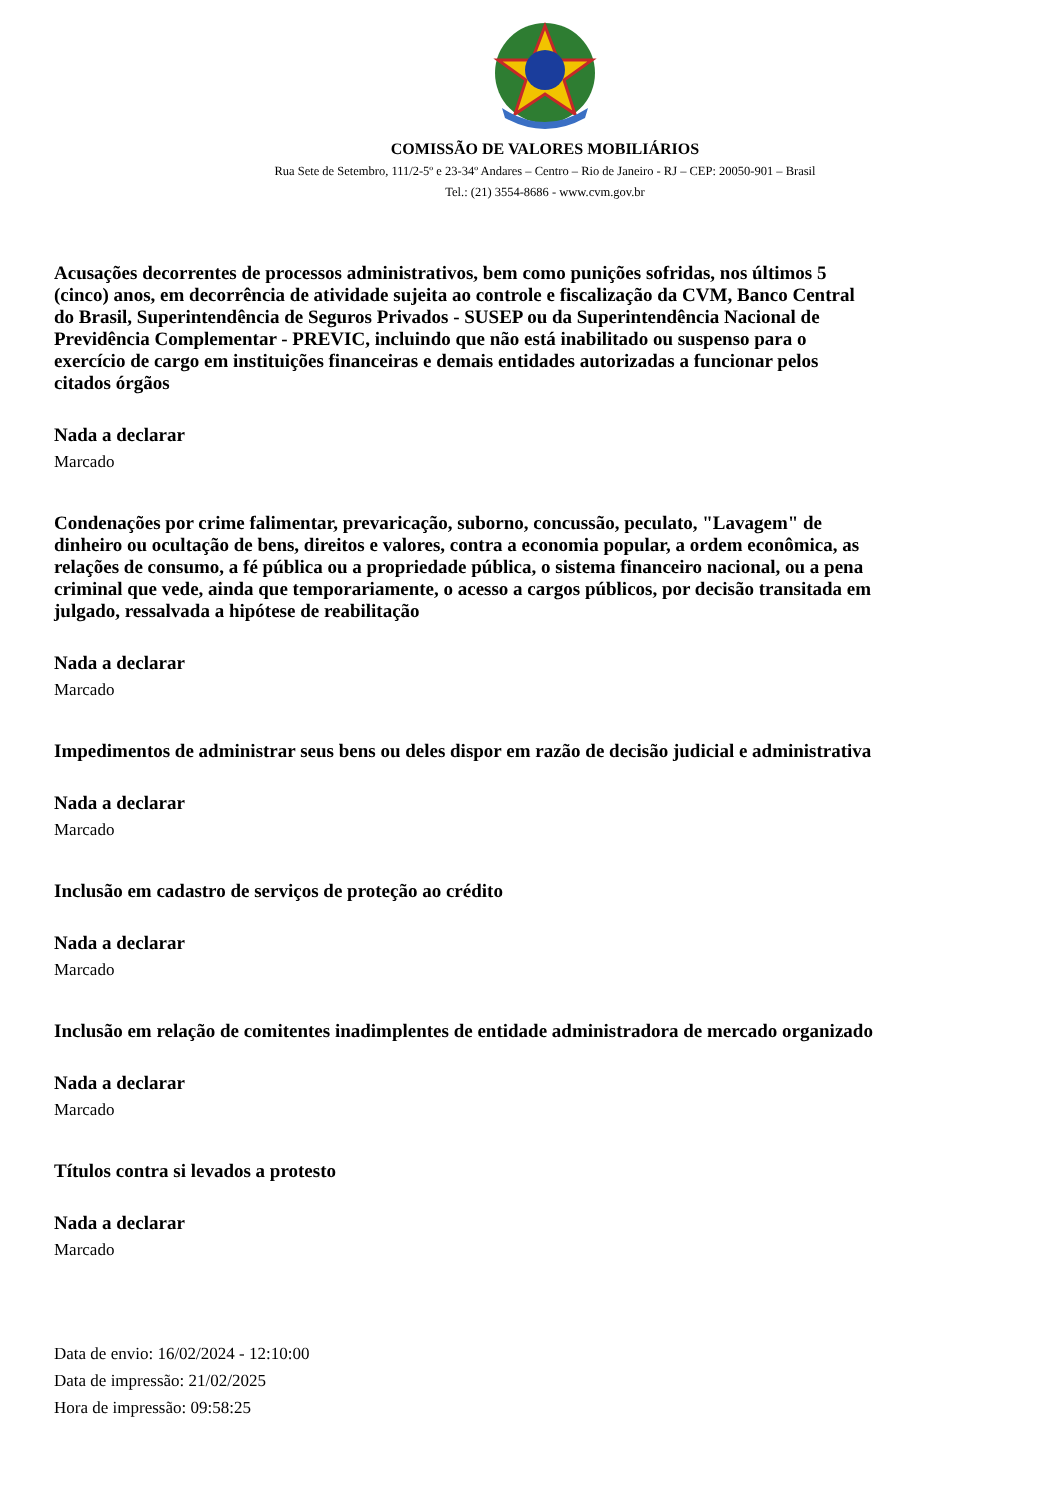COMISSÃO DE VALORES MOBILIÁRIOS
Rua Sete de Setembro, 111/2-5º e 23-34º Andares – Centro – Rio de Janeiro - RJ – CEP: 20050-901 – Brasil
Tel.: (21) 3554-8686 - www.cvm.gov.br
Acusações decorrentes de processos administrativos, bem como punições sofridas, nos últimos 5 (cinco) anos, em decorrência de atividade sujeita ao controle e fiscalização da CVM, Banco Central do Brasil, Superintendência de Seguros Privados - SUSEP ou da Superintendência Nacional de Previdência Complementar - PREVIC, incluindo que não está inabilitado ou suspenso para o exercício de cargo em instituições financeiras e demais entidades autorizadas a funcionar pelos citados órgãos
Nada a declarar
Marcado
Condenações por crime falimentar, prevaricação, suborno, concussão, peculato, "Lavagem" de dinheiro ou ocultação de bens, direitos e valores, contra a economia popular, a ordem econômica, as relações de consumo, a fé pública ou a propriedade pública, o sistema financeiro nacional, ou a pena criminal que vede, ainda que temporariamente, o acesso a cargos públicos, por decisão transitada em julgado, ressalvada a hipótese de reabilitação
Nada a declarar
Marcado
Impedimentos de administrar seus bens ou deles dispor em razão de decisão judicial e administrativa
Nada a declarar
Marcado
Inclusão em cadastro de serviços de proteção ao crédito
Nada a declarar
Marcado
Inclusão em relação de comitentes inadimplentes de entidade administradora de mercado organizado
Nada a declarar
Marcado
Títulos contra si levados a protesto
Nada a declarar
Marcado
Data de envio: 16/02/2024 - 12:10:00
Data de impressão: 21/02/2025
Hora de impressão: 09:58:25